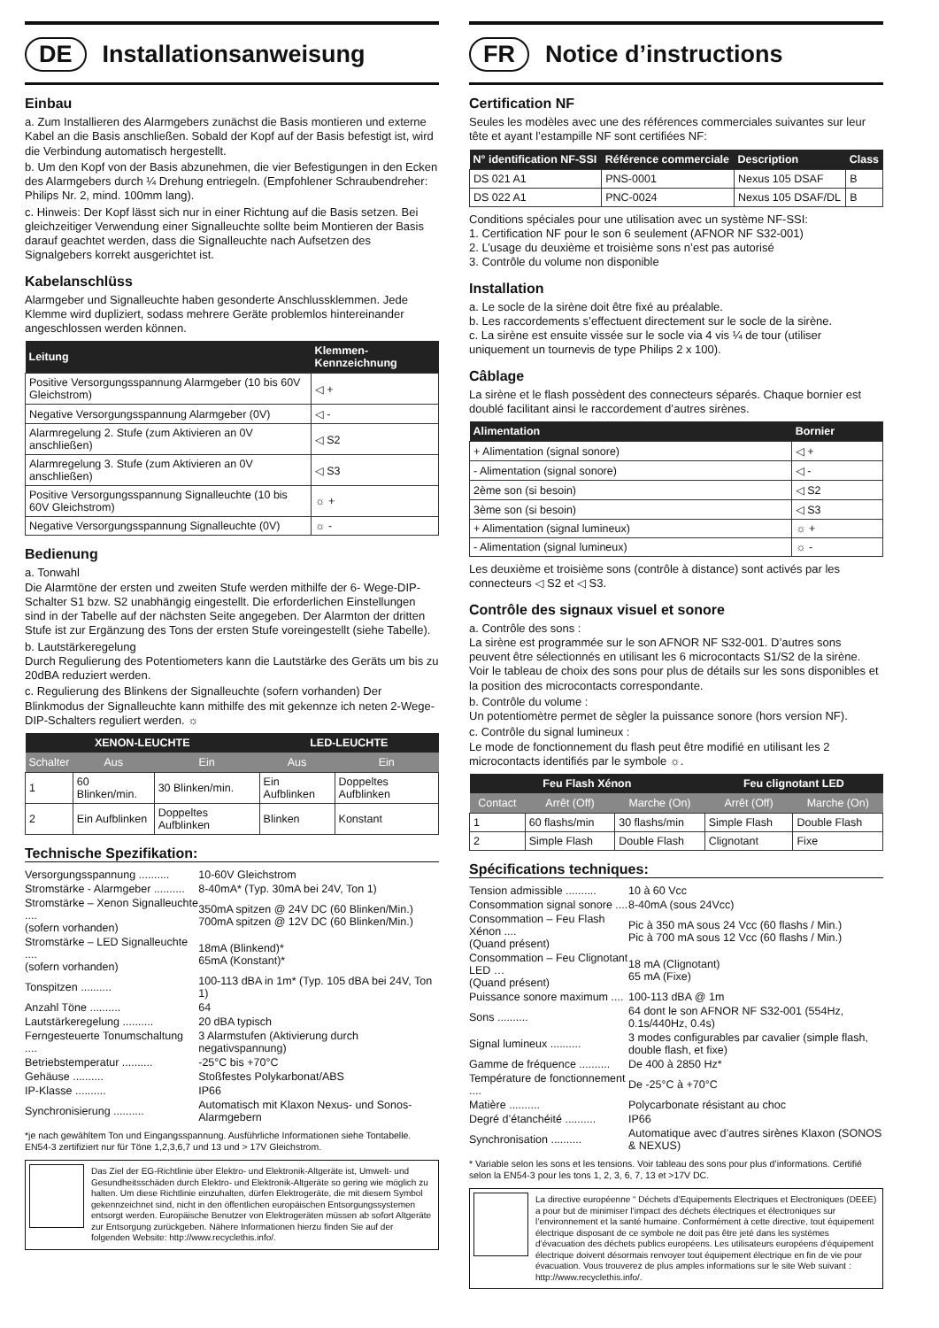DE Installationsanweisung
Einbau
a. Zum Installieren des Alarmgebers zunächst die Basis montieren und externe Kabel an die Basis anschließen. Sobald der Kopf auf der Basis befestigt ist, wird die Verbindung automatisch hergestellt.
b. Um den Kopf von der Basis abzunehmen, die vier Befestigungen in den Ecken des Alarmgebers durch ¼ Drehung entriegeln. (Empfohlener Schraubendreher: Philips Nr. 2, mind. 100mm lang).
c. Hinweis: Der Kopf lässt sich nur in einer Richtung auf die Basis setzen. Bei gleichzeitiger Verwendung einer Signalleuchte sollte beim Montieren der Basis darauf geachtet werden, dass die Signalleuchte nach Aufsetzen des Signalgebers korrekt ausgerichtet ist.
Kabelanschlüss
Alarmgeber und Signalleuchte haben gesonderte Anschlussklemmen. Jede Klemme wird dupliziert, sodass mehrere Geräte problemlos hintereinander angeschlossen werden können.
| Leitung | Klemmen-Kennzeichnung |
| --- | --- |
| Positive Versorgungsspannung Alarmgeber (10 bis 60V Gleichstrom) | ◁ + |
| Negative Versorgungsspannung Alarmgeber (0V) | ◁ - |
| Alarmregelung 2. Stufe (zum Aktivieren an 0V anschließen) | ◁ S2 |
| Alarmregelung 3. Stufe (zum Aktivieren an 0V anschließen) | ◁ S3 |
| Positive Versorgungsspannung Signalleuchte (10 bis 60V Gleichstrom) | ☼ + |
| Negative Versorgungsspannung Signalleuchte (0V) | ☼ - |
Bedienung
a. Tonwahl
Die Alarmtöne der ersten und zweiten Stufe werden mithilfe der 6- Wege-DIP-Schalter S1 bzw. S2 unabhängig eingestellt. Die erforderlichen Einstellungen sind in der Tabelle auf der nächsten Seite angegeben. Der Alarmton der dritten Stufe ist zur Ergänzung des Tons der ersten Stufe voreingestellt (siehe Tabelle).
b. Lautstärkeregelung
Durch Regulierung des Potentiometers kann die Lautstärke des Geräts um bis zu 20dBA reduziert werden.
c. Regulierung des Blinkens der Signalleuchte (sofern vorhanden) Der Blinkmodus der Signalleuchte kann mithilfe des mit gekennze ich neten 2-Wege-DIP-Schalters reguliert werden. ☼
| XENON-LEUCHTE | | | LED-LEUCHTE | |
| --- | --- | --- | --- | --- |
| Schalter | Aus | Ein | Aus | Ein |
| 1 | 60 Blinken/min. | 30 Blinken/min. | Ein Aufblinken | Doppeltes Aufblinken |
| 2 | Ein Aufblinken | Doppeltes Aufblinken | Blinken | Konstant |
Technische Spezifikation:
| Versorgungsspannung .......... | 10-60V Gleichstrom |
| Stromstärke - Alarmgeber .......... | 8-40mA* (Typ. 30mA bei 24V, Ton 1) |
| Stromstärke – Xenon Signalleuchte .... (sofern vorhanden) | 350mA spitzen @ 24V DC (60 Blinken/Min.) 700mA spitzen @ 12V DC (60 Blinken/Min.) |
| Stromstärke – LED Signalleuchte .... (sofern vorhanden) | 18mA (Blinkend)* 65mA (Konstant)* |
| Tonspitzen .......... | 100-113 dBA in 1m* (Typ. 105 dBA bei 24V, Ton 1) |
| Anzahl Töne .......... | 64 |
| Lautstärkeregelung .......... | 20 dBA typisch |
| Ferngesteuerte Tonumschaltung .... | 3 Alarmstufen (Aktivierung durch negativspannung) |
| Betriebstemperatur .......... | -25°C bis +70°C |
| Gehäuse .......... | Stoßfestes Polykarbonat/ABS |
| IP-Klasse .......... | IP66 |
| Synchronisierung .......... | Automatisch mit Klaxon Nexus- und Sonos-Alarmgebern |
*je nach gewähltem Ton und Eingangsspannung. Ausführliche Informationen siehe Tontabelle. EN54-3 zertifiziert nur für Töne 1,2,3,6,7 und 13 und > 17V Gleichstrom.
Das Ziel der EG-Richtlinie über Elektro- und Elektronik-Altgeräte ist, Umwelt- und Gesundheitsschäden durch Elektro- und Elektronik-Altgeräte so gering wie möglich zu halten. Um diese Richtlinie einzuhalten, dürfen Elektrogeräte, die mit diesem Symbol gekennzeichnet sind, nicht in den öffentlichen europäischen Entsorgungssystemen entsorgt werden. Europäische Benutzer von Elektrogeräten müssen ab sofort Altgeräte zur Entsorgung zurückgeben. Nähere Informationen hierzu finden Sie auf der folgenden Website: http://www.recyclethis.info/.
FR Notice d’instructions
Certification NF
Seules les modèles avec une des références commerciales suivantes sur leur tête et ayant l’estampille NF sont certifiées NF:
| N° identification NF-SSI | Référence commerciale | Description | Class |
| --- | --- | --- | --- |
| DS 021 A1 | PNS-0001 | Nexus 105 DSAF | B |
| DS 022 A1 | PNC-0024 | Nexus 105 DSAF/DL | B |
Conditions spéciales pour une utilisation avec un système NF-SSI:
1. Certification NF pour le son 6 seulement (AFNOR NF S32-001)
2. L’usage du deuxième et troisième sons n’est pas autorisé
3. Contrôle du volume non disponible
Installation
a. Le socle de la sirène doit être fixé au préalable.
b. Les raccordements s’effectuent directement sur le socle de la sirène.
c. La sirène est ensuite vissée sur le socle via 4 vis ¼ de tour (utiliser uniquement un tournevis de type Philips 2 x 100).
Câblage
La sirène et le flash possèdent des connecteurs séparés. Chaque bornier est doublé facilitant ainsi le raccordement d’autres sirènes.
| Alimentation | Bornier |
| --- | --- |
| + Alimentation (signal sonore) | ◁ + |
| - Alimentation (signal sonore) | ◁ - |
| 2ème son (si besoin) | ◁ S2 |
| 3ème son (si besoin) | ◁ S3 |
| + Alimentation (signal lumineux) | ☼ + |
| - Alimentation (signal lumineux) | ☼ - |
Les deuxième et troisième sons (contrôle à distance) sont activés par les connecteurs ◁ S2 et ◁ S3.
Contrôle des signaux visuel et sonore
a. Contrôle des sons :
La sirène est programmée sur le son AFNOR NF S32-001. D’autres sons peuvent être sélectionnés en utilisant les 6 microcontacts S1/S2 de la sirène. Voir le tableau de choix des sons pour plus de détails sur les sons disponibles et la position des microcontacts correspondante.
b. Contrôle du volume :
Un potentiomètre permet de sègler la puissance sonore (hors version NF).
c. Contrôle du signal lumineux :
Le mode de fonctionnement du flash peut être modifié en utilisant les 2 microcontacts identifiés par le symbole ☼.
| Feu Flash Xénon | | | Feu clignotant LED | |
| --- | --- | --- | --- | --- |
| Contact | Arrêt (Off) | Marche (On) | Arrêt (Off) | Marche (On) |
| 1 | 60 flashs/min | 30 flashs/min | Simple Flash | Double Flash |
| 2 | Simple Flash | Double Flash | Clignotant | Fixe |
Spécifications techniques:
| Tension admissible .......... | 10 à 60 Vcc |
| Consommation signal sonore .... | 8-40mA (sous 24Vcc) |
| Consommation – Feu Flash Xénon .... (Quand présent) | Pic à 350 mA sous 24 Vcc (60 flashs / Min.) Pic à 700 mA sous 12 Vcc (60 flashs / Min.) |
| Consommation – Feu Clignotant LED … (Quand présent) | 18 mA (Clignotant) 65 mA (Fixe) |
| Puissance sonore maximum .... | 100-113 dBA @ 1m |
| Sons .......... | 64 dont le son AFNOR NF S32-001 (554Hz, 0.1s/440Hz, 0.4s) |
| Signal lumineux .......... | 3 modes configurables par cavalier (simple flash, double flash, et fixe) |
| Gamme de fréquence .......... | De 400 à 2850 Hz* |
| Température de fonctionnement .... | De -25°C à +70°C |
| Matière .......... | Polycarbonate résistant au choc |
| Degré d’étanchéité .......... | IP66 |
| Synchronisation .......... | Automatique avec d’autres sirènes Klaxon (SONOS & NEXUS) |
* Variable selon les sons et les tensions. Voir tableau des sons pour plus d’informations. Certifié selon la EN54-3 pour les tons 1, 2, 3, 6, 7, 13 et >17V DC.
La directive européenne “ Déchets d’Equipements Electriques et Electroniques (DEEE) a pour but de minimiser l’impact des déchets électriques et électroniques sur l’environnement et la santé humaine. Conformément à cette directive, tout équipement électrique disposant de ce symbole ne doit pas être jeté dans les systèmes d’évacuation des déchets publics européens. Les utilisateurs européens d’équipement électrique doivent désormais renvoyer tout équipement électrique en fin de vie pour évacuation. Vous trouverez de plus amples informations sur le site Web suivant : http://www.recyclethis.info/.